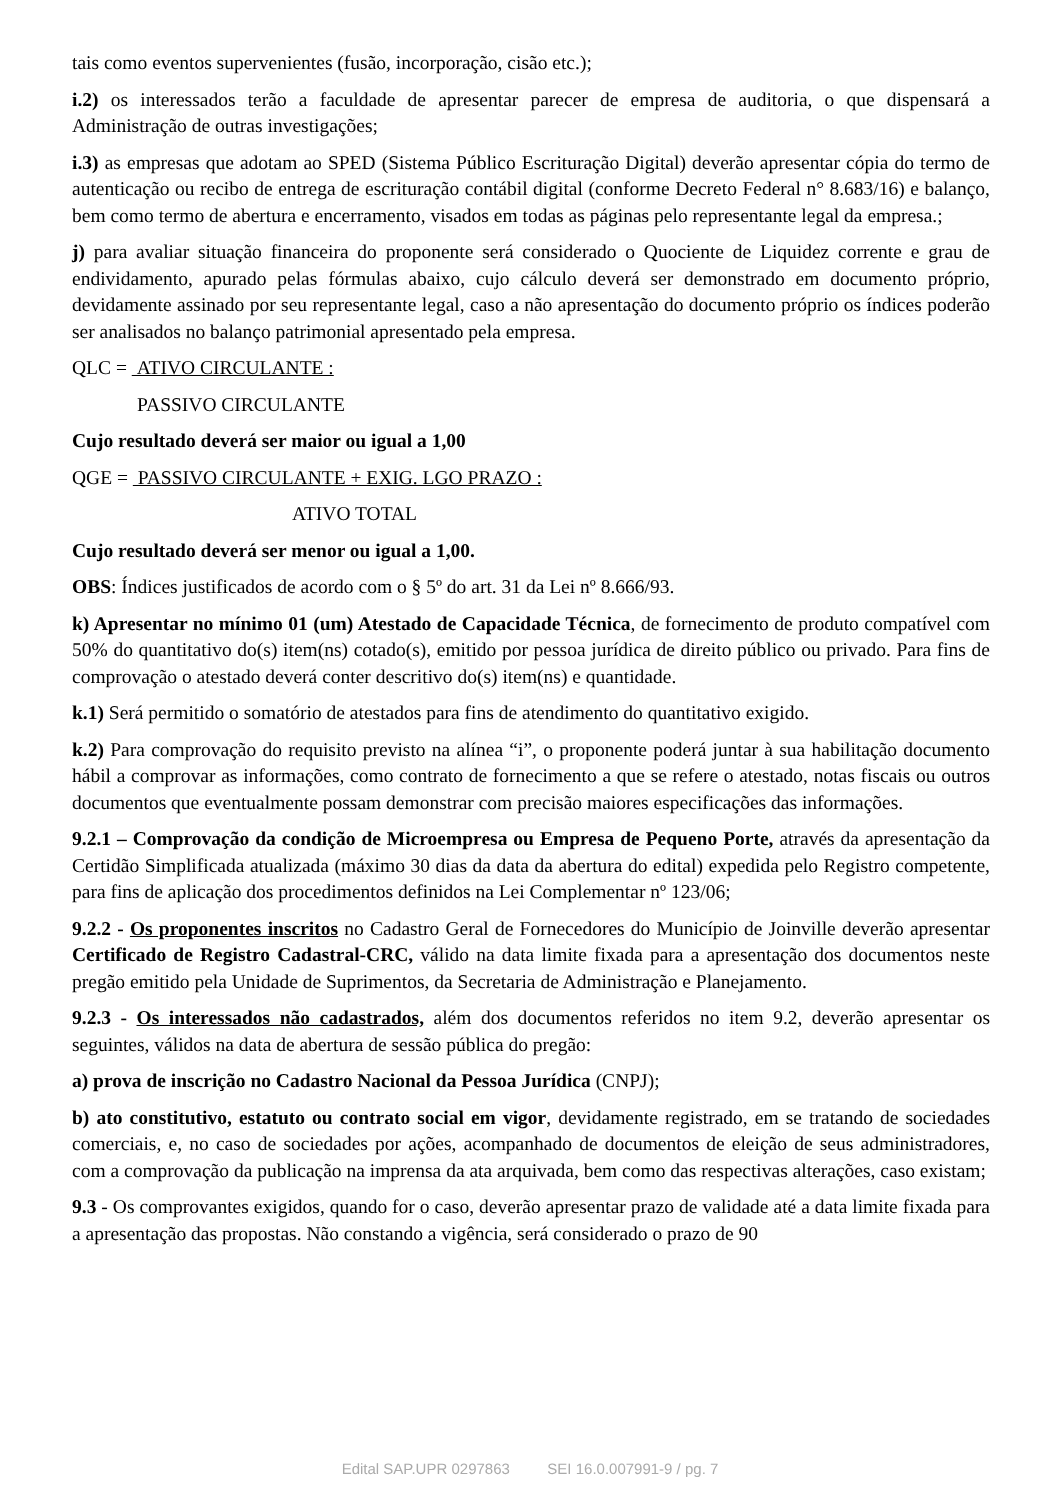tais como eventos supervenientes (fusão, incorporação, cisão etc.);
i.2) os interessados terão a faculdade de apresentar parecer de empresa de auditoria, o que dispensará a Administração de outras investigações;
i.3) as empresas que adotam ao SPED (Sistema Público Escrituração Digital) deverão apresentar cópia do termo de autenticação ou recibo de entrega de escrituração contábil digital (conforme Decreto Federal n° 8.683/16) e balanço, bem como termo de abertura e encerramento, visados em todas as páginas pelo representante legal da empresa.;
j) para avaliar situação financeira do proponente será considerado o Quociente de Liquidez corrente e grau de endividamento, apurado pelas fórmulas abaixo, cujo cálculo deverá ser demonstrado em documento próprio, devidamente assinado por seu representante legal, caso a não apresentação do documento próprio os índices poderão ser analisados no balanço patrimonial apresentado pela empresa.
QLC = ATIVO CIRCULANTE :
PASSIVO CIRCULANTE
Cujo resultado deverá ser maior ou igual a 1,00
QGE = PASSIVO CIRCULANTE + EXIG. LGO PRAZO :
ATIVO TOTAL
Cujo resultado deverá ser menor ou igual a 1,00.
OBS: Índices justificados de acordo com o § 5º do art. 31 da Lei nº 8.666/93.
k) Apresentar no mínimo 01 (um) Atestado de Capacidade Técnica, de fornecimento de produto compatível com 50% do quantitativo do(s) item(ns) cotado(s), emitido por pessoa jurídica de direito público ou privado. Para fins de comprovação o atestado deverá conter descritivo do(s) item(ns) e quantidade.
k.1) Será permitido o somatório de atestados para fins de atendimento do quantitativo exigido.
k.2) Para comprovação do requisito previsto na alínea “i”, o proponente poderá juntar à sua habilitação documento hábil a comprovar as informações, como contrato de fornecimento a que se refere o atestado, notas fiscais ou outros documentos que eventualmente possam demonstrar com precisão maiores especificações das informações.
9.2.1 – Comprovação da condição de Microempresa ou Empresa de Pequeno Porte, através da apresentação da Certidão Simplificada atualizada (máximo 30 dias da data da abertura do edital) expedida pelo Registro competente, para fins de aplicação dos procedimentos definidos na Lei Complementar nº 123/06;
9.2.2 - Os proponentes inscritos no Cadastro Geral de Fornecedores do Município de Joinville deverão apresentar Certificado de Registro Cadastral-CRC, válido na data limite fixada para a apresentação dos documentos neste pregão emitido pela Unidade de Suprimentos, da Secretaria de Administração e Planejamento.
9.2.3 - Os interessados não cadastrados, além dos documentos referidos no item 9.2, deverão apresentar os seguintes, válidos na data de abertura de sessão pública do pregão:
a) prova de inscrição no Cadastro Nacional da Pessoa Jurídica (CNPJ);
b) ato constitutivo, estatuto ou contrato social em vigor, devidamente registrado, em se tratando de sociedades comerciais, e, no caso de sociedades por ações, acompanhado de documentos de eleição de seus administradores, com a comprovação da publicação na imprensa da ata arquivada, bem como das respectivas alterações, caso existam;
9.3 - Os comprovantes exigidos, quando for o caso, deverão apresentar prazo de validade até a data limite fixada para a apresentação das propostas. Não constando a vigência, será considerado o prazo de 90
Edital SAP.UPR 0297863 SEI 16.0.007991-9 / pg. 7